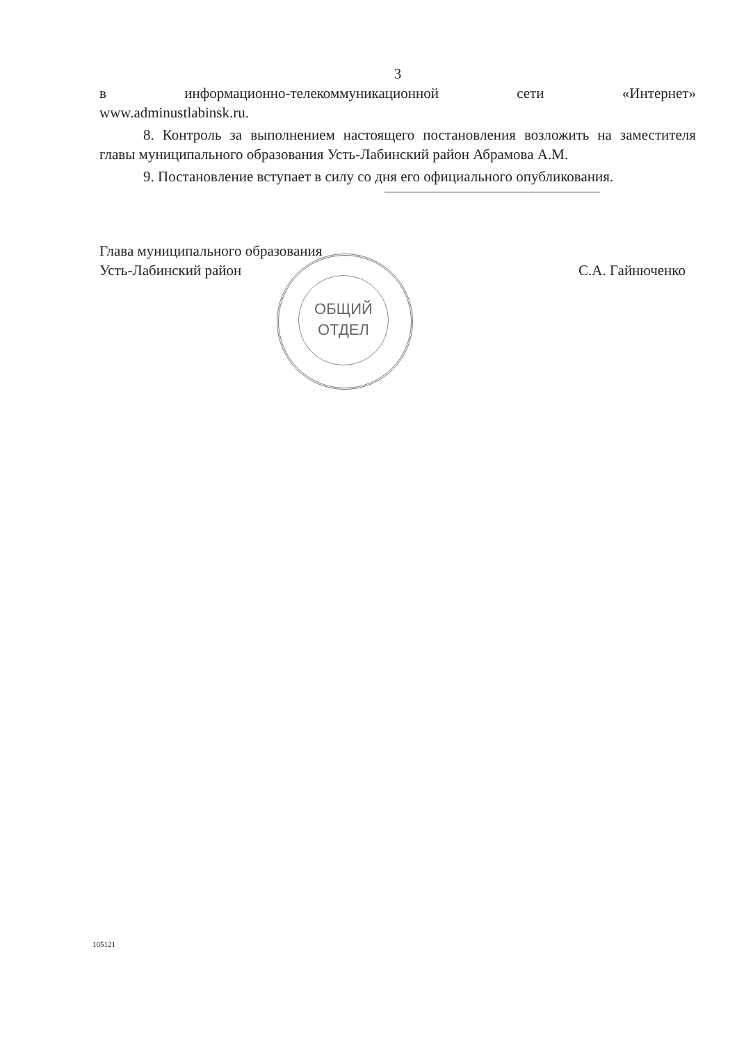3
в информационно-телекоммуникационной сети «Интернет»
www.adminustlabinsk.ru.
8. Контроль за выполнением настоящего постановления возложить на заместителя главы муниципального образования Усть-Лабинский район Абрамова А.М.
9. Постановление вступает в силу со дня его официального опубликования.
Глава муниципального образования
Усть-Лабинский район
С.А. Гайнюченко
ОБЩИЙ
ОТДЕЛ
105121